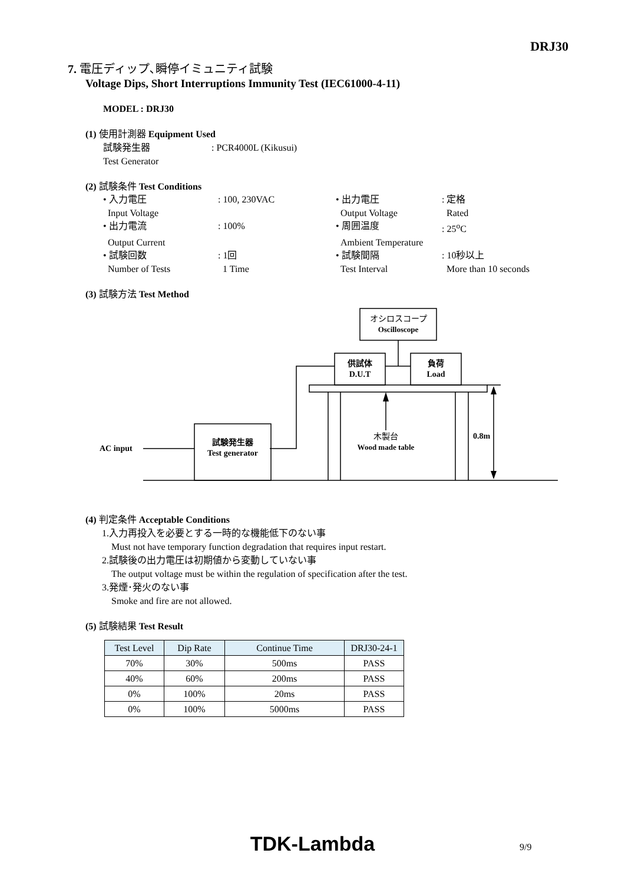DRJ30
7. 電圧ディップ､瞬停イミュニティ試験
Voltage Dips, Short Interruptions Immunity Test (IEC61000-4-11)
MODEL : DRJ30
(1) 使用計測器 Equipment Used
試験発生器 : PCR4000L (Kikusui)
Test Generator
(2) 試験条件 Test Conditions
| • 入力電圧 | : 100, 230VAC | • 出力電圧 | : 定格 |
| Input Voltage | | Output Voltage | Rated |
| • 出力電流 | : 100% | • 周囲温度 | : 25<sup>o</sup>C |
| Output Current | | Ambient Temperature | |
| • 試験回数 | : 1回 | • 試験間隔 | : 10秒以上 |
| Number of Tests | 1 Time | Test Interval | More than 10 seconds |
(3) 試験方法 Test Method
オシロスコープ
Oscilloscope
供試体
D.U.T
負荷
Load
試験発生器
Test generator
AC input
木製台
Wood made table
0.8m
(4) 判定条件 Acceptable Conditions
1.入力再投入を必要とする一時的な機能低下のない事
Must not have temporary function degradation that requires input restart.
2.試験後の出力電圧は初期値から変動していない事
The output voltage must be within the regulation of specification after the test.
3.発煙･発火のない事
Smoke and fire are not allowed.
(5) 試験結果 Test Result
| Test Level | Dip Rate | Continue Time | DRJ30-24-1 |
| --- | --- | --- | --- |
| 70% | 30% | 500ms | PASS |
| 40% | 60% | 200ms | PASS |
| 0% | 100% | 20ms | PASS |
| 0% | 100% | 5000ms | PASS |
TDK-Lambda 9/9